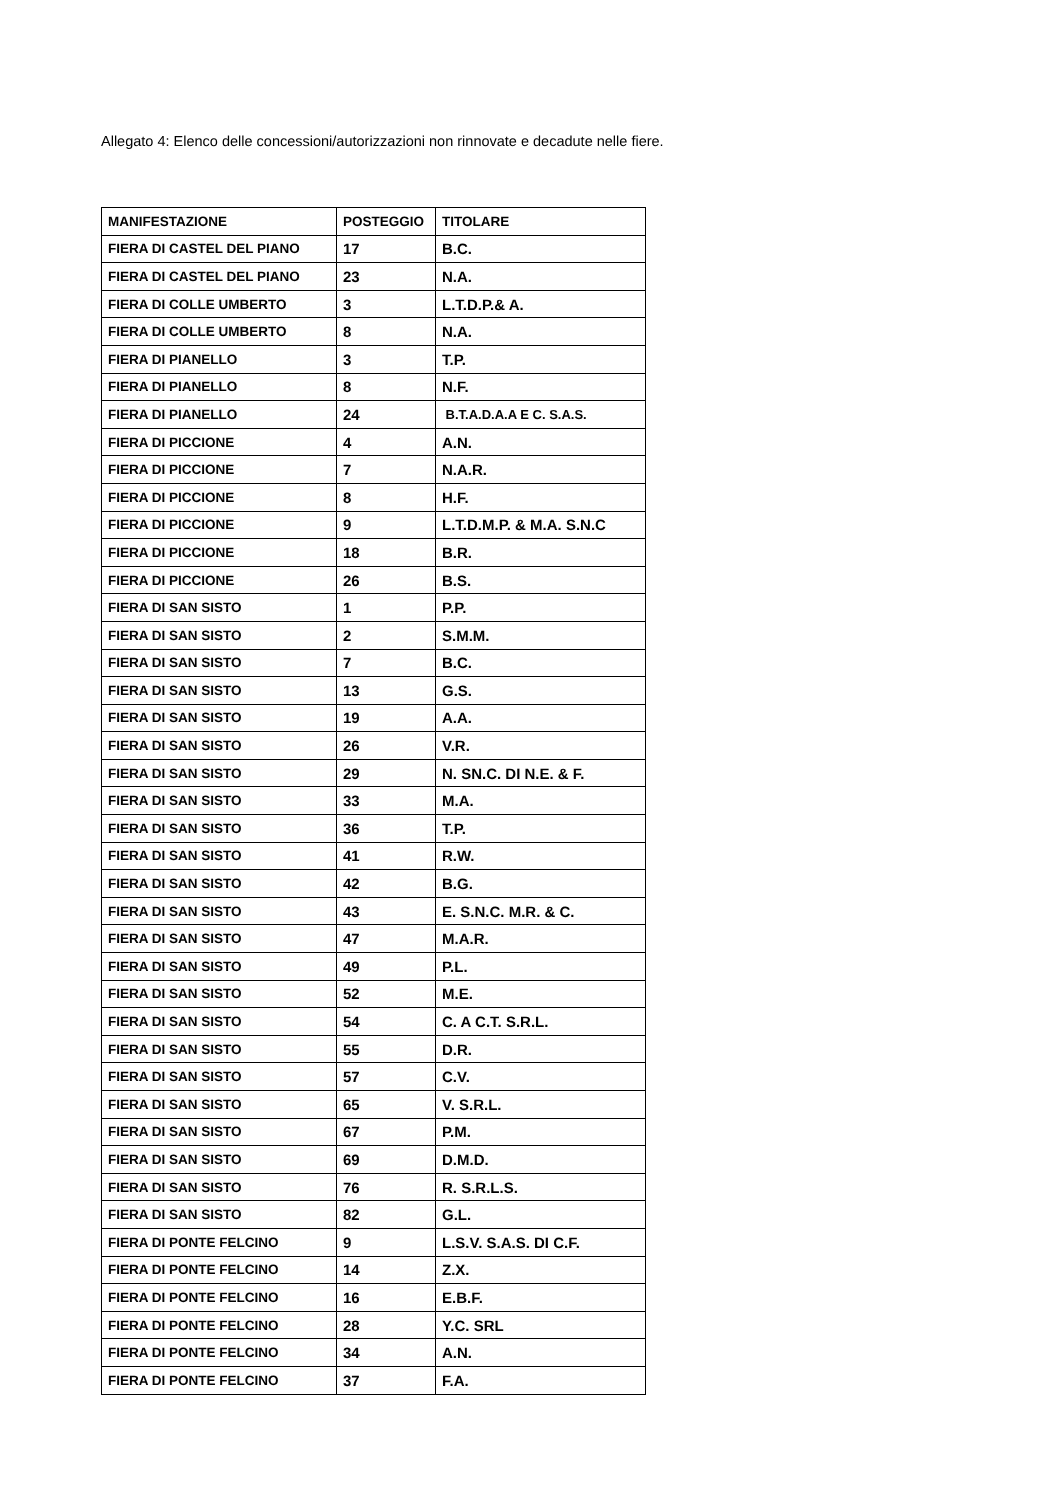Allegato 4: Elenco delle concessioni/autorizzazioni non rinnovate e decadute nelle fiere.
| MANIFESTAZIONE | POSTEGGIO | TITOLARE |
| --- | --- | --- |
| FIERA DI CASTEL DEL PIANO | 17 | B.C. |
| FIERA DI CASTEL DEL PIANO | 23 | N.A. |
| FIERA DI COLLE UMBERTO | 3 | L.T.D.P.& A. |
| FIERA DI COLLE UMBERTO | 8 | N.A. |
| FIERA DI PIANELLO | 3 | T.P. |
| FIERA DI PIANELLO | 8 | N.F. |
| FIERA DI PIANELLO | 24 | B.T.A.D.A.A E C. S.A.S. |
| FIERA DI PICCIONE | 4 | A.N. |
| FIERA DI PICCIONE | 7 | N.A.R. |
| FIERA DI PICCIONE | 8 | H.F. |
| FIERA DI PICCIONE | 9 | L.T.D.M.P. & M.A. S.N.C |
| FIERA DI PICCIONE | 18 | B.R. |
| FIERA DI PICCIONE | 26 | B.S. |
| FIERA DI SAN SISTO | 1 | P.P. |
| FIERA DI SAN SISTO | 2 | S.M.M. |
| FIERA DI SAN SISTO | 7 | B.C. |
| FIERA DI SAN SISTO | 13 | G.S. |
| FIERA DI SAN SISTO | 19 | A.A. |
| FIERA DI SAN SISTO | 26 | V.R. |
| FIERA DI SAN SISTO | 29 | N. SN.C. DI N.E. & F. |
| FIERA DI SAN SISTO | 33 | M.A. |
| FIERA DI SAN SISTO | 36 | T.P. |
| FIERA DI SAN SISTO | 41 | R.W. |
| FIERA DI SAN SISTO | 42 | B.G. |
| FIERA DI SAN SISTO | 43 | E. S.N.C. M.R. & C. |
| FIERA DI SAN SISTO | 47 | M.A.R. |
| FIERA DI SAN SISTO | 49 | P.L. |
| FIERA DI SAN SISTO | 52 | M.E. |
| FIERA DI SAN SISTO | 54 | C. A C.T. S.R.L. |
| FIERA DI SAN SISTO | 55 | D.R. |
| FIERA DI SAN SISTO | 57 | C.V. |
| FIERA DI SAN SISTO | 65 | V. S.R.L. |
| FIERA DI SAN SISTO | 67 | P.M. |
| FIERA DI SAN SISTO | 69 | D.M.D. |
| FIERA DI SAN SISTO | 76 | R. S.R.L.S. |
| FIERA DI SAN SISTO | 82 | G.L. |
| FIERA DI PONTE FELCINO | 9 | L.S.V. S.A.S. DI C.F. |
| FIERA DI PONTE FELCINO | 14 | Z.X. |
| FIERA DI PONTE FELCINO | 16 | E.B.F. |
| FIERA DI PONTE FELCINO | 28 | Y.C. SRL |
| FIERA DI PONTE FELCINO | 34 | A.N. |
| FIERA DI PONTE FELCINO | 37 | F.A. |